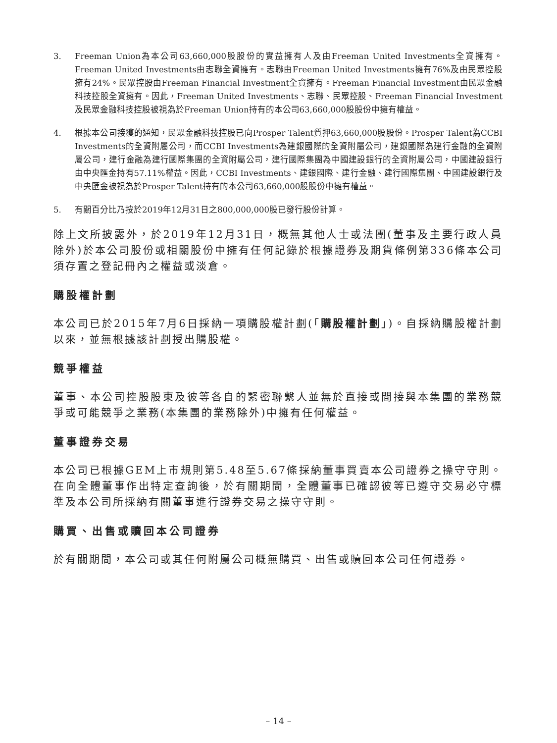3. Freeman Union為本公司63,660,000股股份的實益擁有人及由Freeman United Investments全資擁有。Freeman United Investments由志聯全資擁有。志聯由Freeman United Investments擁有76%及由民眾控股擁有24%。民眾控股由Freeman Financial Investment全資擁有。Freeman Financial Investment由民眾金融科技控股全資擁有。因此，Freeman United Investments、志聯、民眾控股、Freeman Financial Investment及民眾金融科技控股被視為於Freeman Union持有的本公司63,660,000股股份中擁有權益。
4. 根據本公司接獲的通知，民眾金融科技控股已向Prosper Talent質押63,660,000股股份。Prosper Talent為CCBI Investments的全資附屬公司，而CCBI Investments為建銀國際的全資附屬公司，建銀國際為建行金融的全資附屬公司，建行金融為建行國際集團的全資附屬公司，建行國際集團為中國建設銀行的全資附屬公司，中國建設銀行由中央匯金持有57.11%權益。因此，CCBI Investments、建銀國際、建行金融、建行國際集團、中國建設銀行及中央匯金被視為於Prosper Talent持有的本公司63,660,000股股份中擁有權益。
5. 有關百分比乃按於2019年12月31日之800,000,000股已發行股份計算。
除上文所披露外，於2019年12月31日，概無其他人士或法團(董事及主要行政人員除外)於本公司股份或相關股份中擁有任何記錄於根據證券及期貨條例第336條本公司須存置之登記冊內之權益或淡倉。
購股權計劃
本公司已於2015年7月6日採納一項購股權計劃(「購股權計劃」)。自採納購股權計劃以來，並無根據該計劃授出購股權。
競爭權益
董事、本公司控股股東及彼等各自的緊密聯繫人並無於直接或間接與本集團的業務競爭或可能競爭之業務(本集團的業務除外)中擁有任何權益。
董事證券交易
本公司已根據GEM上市規則第5.48至5.67條採納董事買賣本公司證券之操守守則。在向全體董事作出特定查詢後，於有關期間，全體董事已確認彼等已遵守交易必守標準及本公司所採納有關董事進行證券交易之操守守則。
購買、出售或贖回本公司證券
於有關期間，本公司或其任何附屬公司概無購買、出售或贖回本公司任何證券。
– 14 –